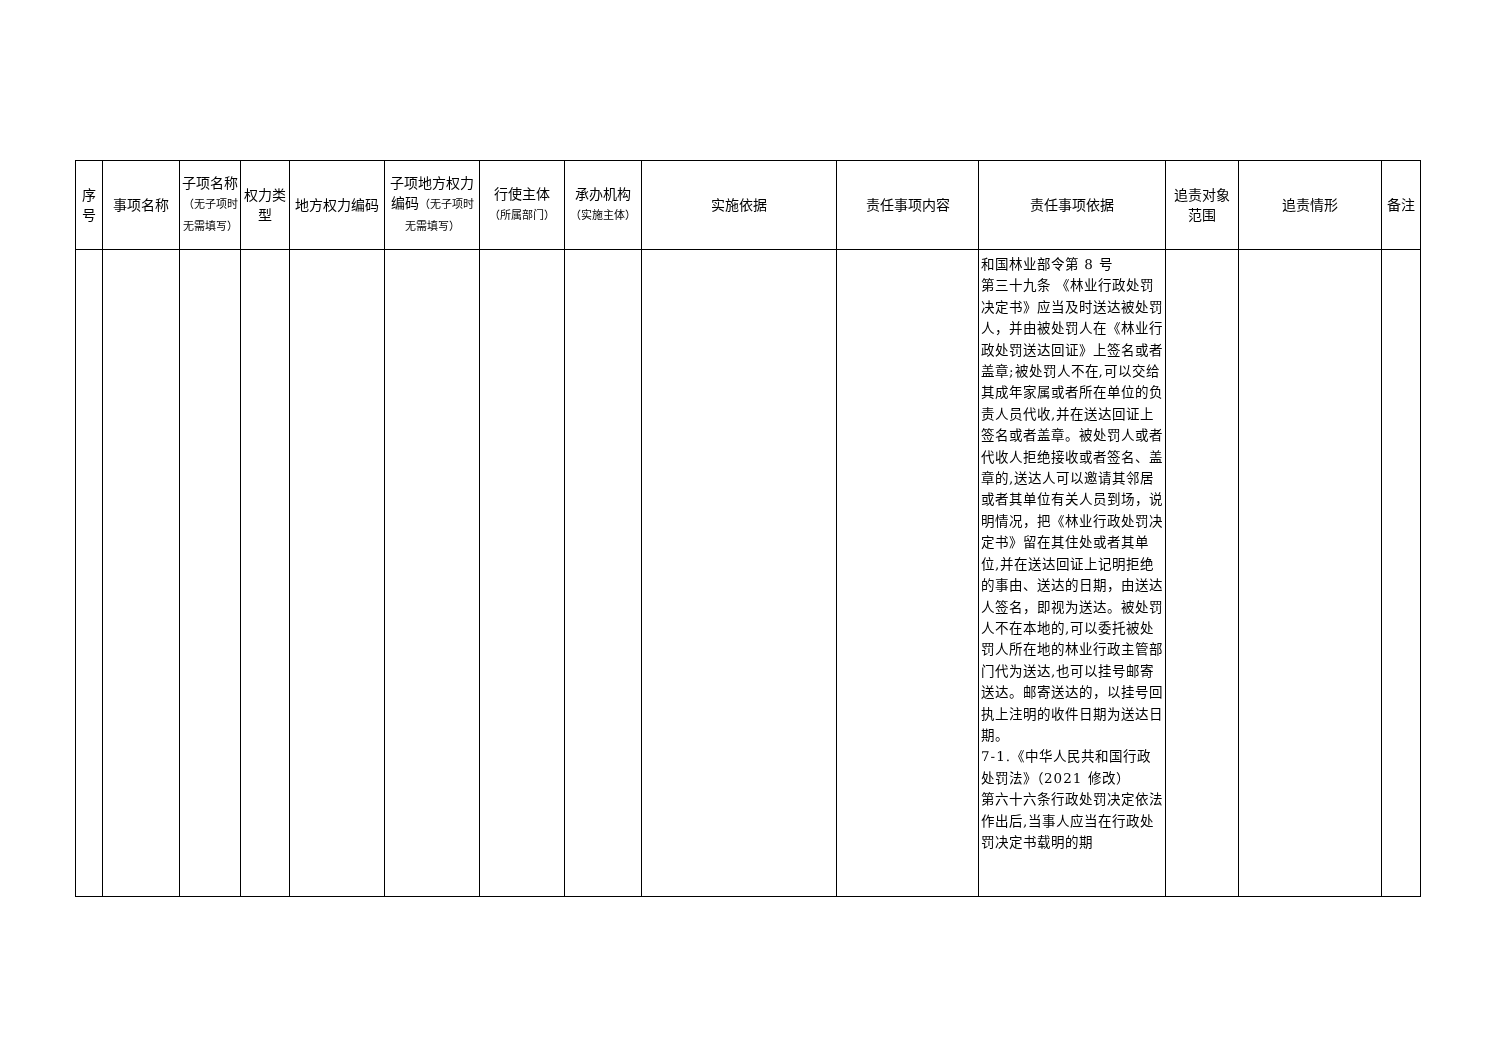| 序号 | 事项名称 | 子项名称 （无子项时无需填写） | 权力类型 | 地方权力编码 | 子项地方权力编码 （无子项时无需填写） | 行使主体 （所属部门） | 承办机构 （实施主体） | 实施依据 | 责任事项内容 | 责任事项依据 | 追责对象范围 | 追责情形 | 备注 |
| --- | --- | --- | --- | --- | --- | --- | --- | --- | --- | --- | --- | --- | --- |
| | | | | | | | | | | 和国林业部令第 8 号 第三十九条 《林业行政处罚决定书》应当及时送达被处罚人，并由被处罚人在《林业行政处罚送达回证》上签名或者盖章;被处罚人不在,可以交给其成年家属或者所在单位的负责人员代收,并在送达回证上签名或者盖章。被处罚人或者代收人拒绝接收或者签名、盖章的,送达人可以邀请其邻居或者其单位有关人员到场，说明情况，把《林业行政处罚决定书》留在其住处或者其单位,并在送达回证上记明拒绝的事由、送达的日期，由送达人签名，即视为送达。被处罚人不在本地的,可以委托被处罚人所在地的林业行政主管部门代为送达,也可以挂号邮寄送达。邮寄送达的，以挂号回执上注明的收件日期为送达日期。 7-1.《中华人民共和国行政处罚法》（2021 修改） 第六十六条行政处罚决定依法作出后,当事人应当在行政处罚决定书载明的期 | | | |